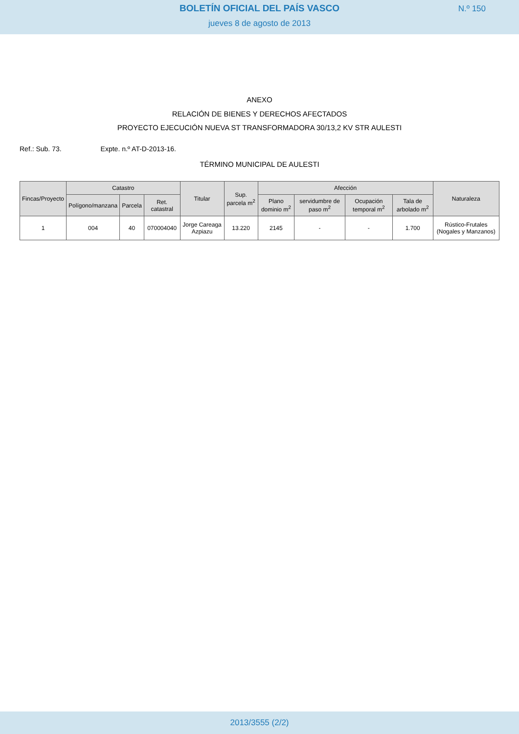BOLETÍN OFICIAL DEL PAÍS VASCO
N.º 150
jueves 8 de agosto de 2013
ANEXO
RELACIÓN DE BIENES Y DERECHOS AFECTADOS
PROYECTO EJECUCIÓN NUEVA ST TRANSFORMADORA 30/13,2 KV STR AULESTI
Ref.: Sub. 73. Expte. n.º AT-D-2013-16.
TÉRMINO MUNICIPAL DE AULESTI
| Fincas/Proyecto | Catastro | | | Titular | Sup. parcela m<sup>2</sup> | Afección | | | | Naturaleza |
| --- | --- | --- | --- | --- | --- | --- | --- | --- | --- | --- |
| | Polígono/manzana | Parcela | Ret. catastral | | | Plano dominio m<sup>2</sup> | servidumbre de paso m<sup>2</sup> | Ocupación temporal m<sup>2</sup> | Tala de arbolado m<sup>2</sup> | |
| 1 | 004 | 40 | 070004040 | Jorge Careaga Azpiazu | 13.220 | 2145 | - | - | 1.700 | Rústico-Frutales (Nogales y Manzanos) |
2013/3555 (2/2)